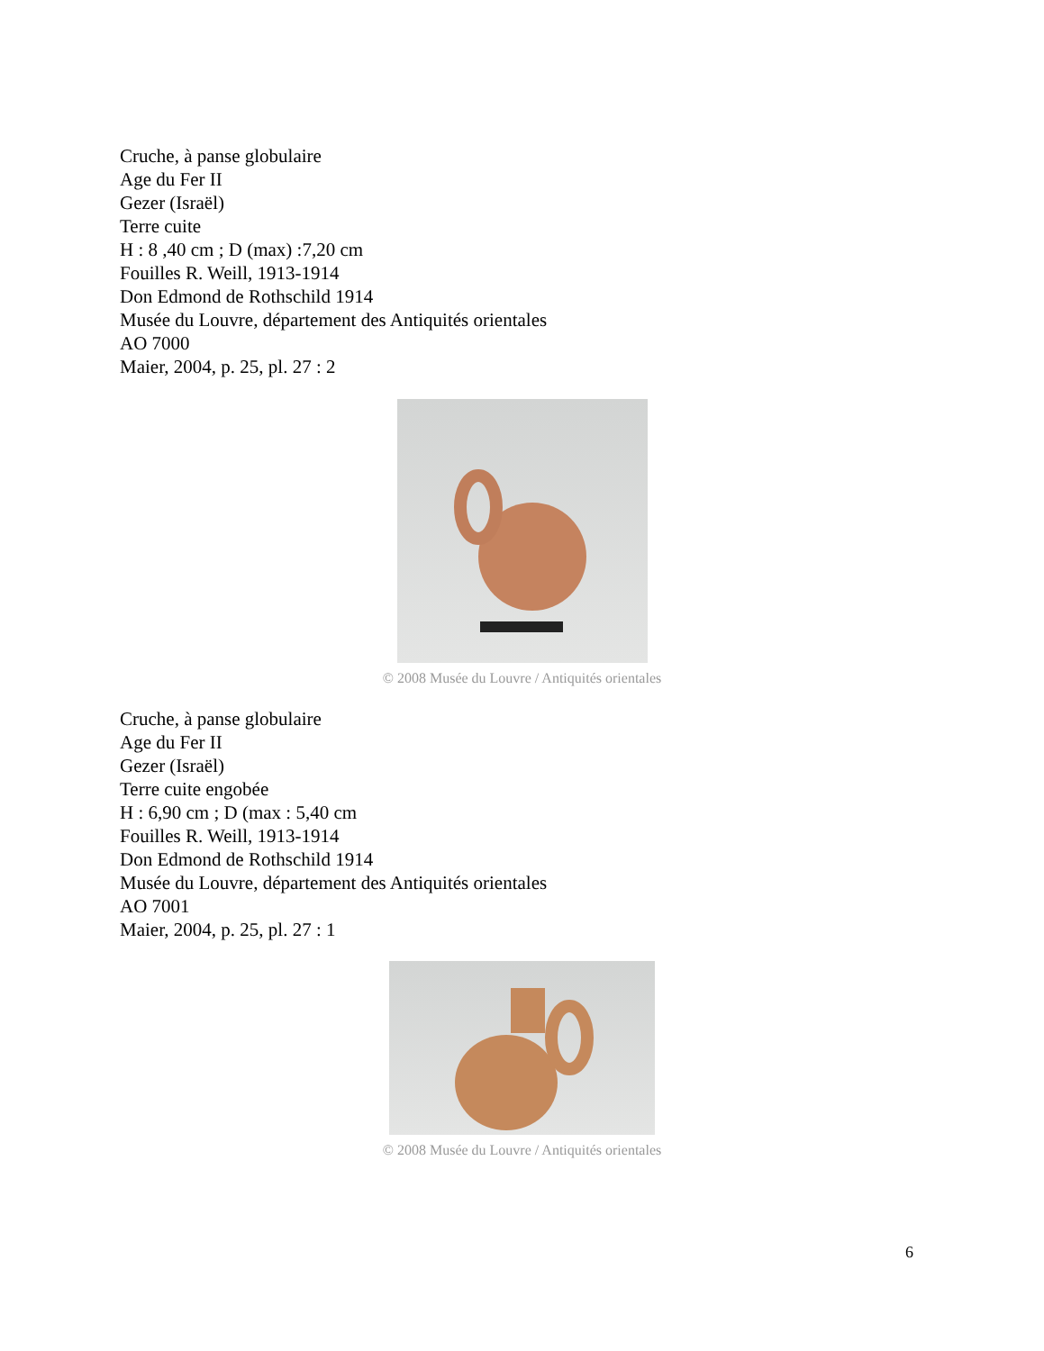Cruche, à panse globulaire
Age du Fer II
Gezer (Israël)
Terre cuite
H : 8 ,40 cm ; D (max) :7,20 cm
Fouilles R. Weill, 1913-1914
Don Edmond de Rothschild 1914
Musée du Louvre, département des Antiquités orientales
AO 7000
Maier, 2004, p. 25, pl. 27 : 2
© 2008 Musée du Louvre / Antiquités orientales
Cruche, à panse globulaire
Age du Fer II
Gezer (Israël)
Terre cuite engobée
H : 6,90 cm ; D (max : 5,40 cm
Fouilles R. Weill, 1913-1914
Don Edmond de Rothschild 1914
Musée du Louvre, département des Antiquités orientales
AO 7001
Maier, 2004, p. 25, pl. 27 : 1
© 2008 Musée du Louvre / Antiquités orientales
6